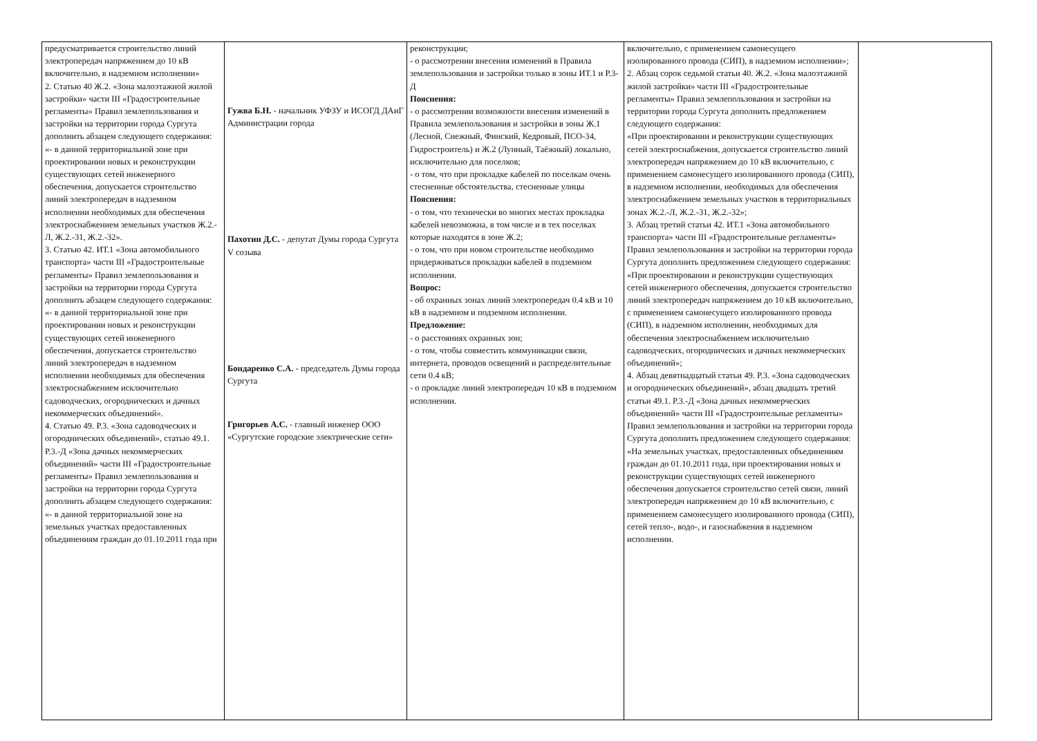| предусматривается строительство линий электропередач напряжением до 10 кВ включительно, в надземном исполнении» 2. Статью 40 Ж.2. «Зона малоэтажной жилой застройки» части III «Градостроительные регламенты» Правил землепользования и застройки на территории города Сургута дополнить абзацем следующего содержания: «- в данной территориальной зоне при проектировании новых и реконструкции существующих сетей инженерного обеспечения, допускается строительство линий электропередач в надземном исполнении необходимых для обеспечения электроснабжением земельных участков Ж.2.-Л, Ж.2.-31, Ж.2.-32». 3. Статью 42. ИТ.1 «Зона автомобильного транспорта» части III «Градостроительные регламенты» Правил землепользования и застройки на территории города Сургута дополнить абзацем следующего содержания: «- в данной территориальной зоне при проектировании новых и реконструкции существующих сетей инженерного обеспечения, допускается строительство линий электропередач в надземном исполнении необходимых для обеспечения электроснабжением исключительно садоводческих, огороднических и дачных некоммерческих объединений». 4. Статью 49. Р.3. «Зона садоводческих и огороднических объединений», статью 49.1. Р.3.-Д «Зона дачных некоммерческих объединений» части III «Градостроительные регламенты» Правил землепользования и застройки на территории города Сургута дополнить абзацем следующего содержания: «- в данной территориальной зоне на земельных участках предоставленных объединениям граждан до 01.10.2011 года при | Гужва Б.Н. - начальник УФЗУ и ИСОГД ДАиГ Администрации города Пахотин Д.С. - депутат Думы города Сургута V созыва Бондаренко С.А. - председатель Думы города Сургута Григорьев А.С. - главный инженер ООО «Сургутские городские электрические сети» | реконструкции; - о рассмотрении внесения изменений в Правила землепользования и застройки только в зоны ИТ.1 и Р.3-Д Пояснения: - о рассмотрении возможности внесения изменений в Правила землепользования и застройки в зоны Ж.1 (Лесной, Снежный, Финский, Кедровый, ПСО-34, Гидростроитель) и Ж.2 (Лунный, Таёжный) локально, исключительно для поселков; - о том, что при прокладке кабелей по поселкам очень стесненные обстоятельства, стесненные улицы Пояснения: - о том, что технически во многих местах прокладка кабелей невозможна, в том числе и в тех поселках которые находятся в зоне Ж.2; - о том, что при новом строительстве необходимо придерживаться прокладки кабелей в подземном исполнении. Вопрос: - об охранных зонах линий электропередач 0.4 кВ и 10 кВ в надземном и подземном исполнении. Предложение: - о расстояниях охранных зон; - о том, чтобы совместить коммуникации связи, интернета, проводов освещений и распределительные сети 0.4 кВ; - о прокладке линий электропередач 10 кВ в подземном исполнении. | включительно, с применением самонесущего изолированного провода (СИП), в надземном исполнении»; 2. Абзац сорок седьмой статьи 40. Ж.2. «Зона малоэтажной жилой застройки» части III «Градостроительные регламенты» Правил землепользования и застройки на территории города Сургута дополнить предложением следующего содержания: «При проектировании и реконструкции существующих сетей электроснабжения, допускается строительство линий электропередач напряжением до 10 кВ включительно, с применением самонесущего изолированного провода (СИП), в надземном исполнении, необходимых для обеспечения электроснабжением земельных участков в территориальных зонах Ж.2.-Л, Ж.2.-31, Ж.2.-32»; 3. Абзац третий статьи 42. ИТ.1 «Зона автомобильного транспорта» части III «Градостроительные регламенты» Правил землепользования и застройки на территории города Сургута дополнить предложением следующего содержания: «При проектировании и реконструкции существующих сетей инженерного обеспечения, допускается строительство линий электропередач напряжением до 10 кВ включительно, с применением самонесущего изолированного провода (СИП), в надземном исполнении, необходимых для обеспечения электроснабжением исключительно садоводческих, огороднических и дачных некоммерческих объединений»; 4. Абзац девятнадцатый статьи 49. Р.3. «Зона садоводческих и огороднических объединений», абзац двадцать третий статьи 49.1. Р.3.-Д «Зона дачных некоммерческих объединений» части III «Градостроительные регламенты» Правил землепользования и застройки на территории города Сургута дополнить предложением следующего содержания: «На земельных участках, предоставленных объединениям граждан до 01.10.2011 года, при проектировании новых и реконструкции существующих сетей инженерного обеспечения допускается строительство сетей связи, линий электропередач напряжением до 10 кВ включительно, с применением самонесущего изолированного провода (СИП), сетей тепло-, водо-, и газоснабжения в надземном исполнении. | |